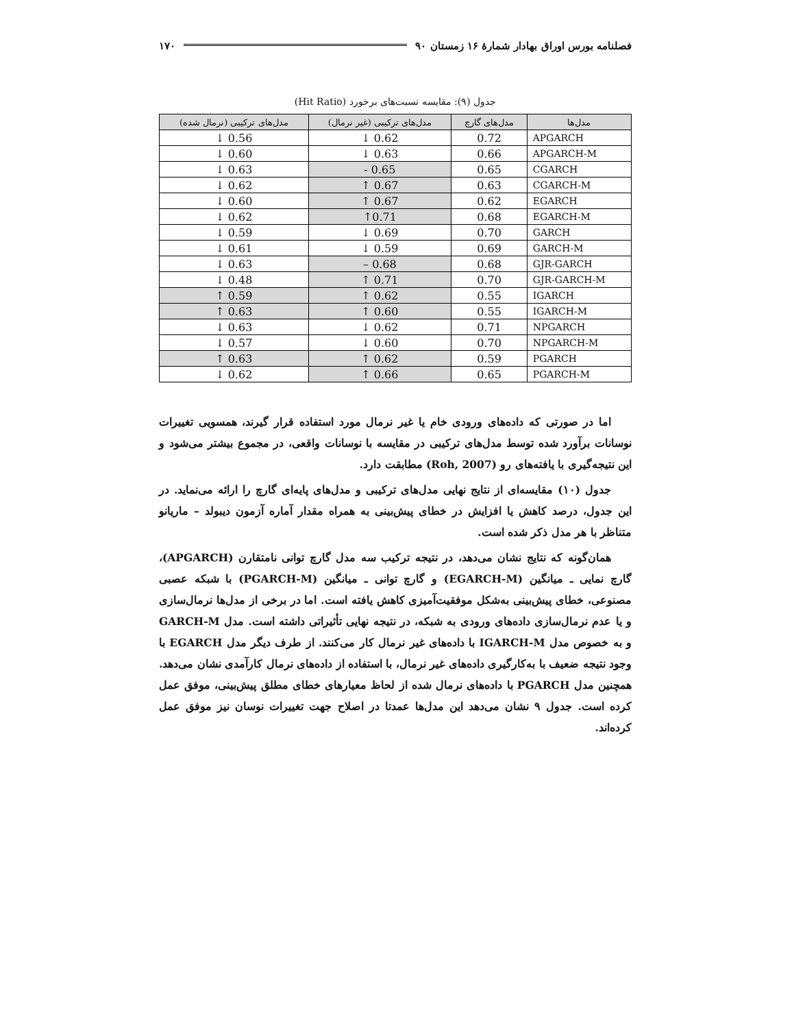فصلنامه بورس اوراق بهادار شمارهٔ ۱۶ زمستان ۹۰ ۱۷۰
جدول (۹): مقایسه نسبت‌های برخورد (Hit Ratio)
| مدل‌ها | مدل‌های گارچ | مدل‌های ترکیبی (غیر نرمال) | مدل‌های ترکیبی (نرمال شده) |
| --- | --- | --- | --- |
| APGARCH | 0.72 | 0.62 ↓ | 0.56 ↓ |
| APGARCH-M | 0.66 | 0.63 ↓ | 0.60 ↓ |
| CGARCH | 0.65 | 0.65 - | 0.63 ↓ |
| CGARCH-M | 0.63 | 0.67 ↑ | 0.62 ↓ |
| EGARCH | 0.62 | 0.67 ↑ | 0.60 ↓ |
| EGARCH-M | 0.68 | 0.71↑ | 0.62 ↓ |
| GARCH | 0.70 | 0.69 ↓ | 0.59 ↓ |
| GARCH-M | 0.69 | 0.59 ↓ | 0.61 ↓ |
| GJR-GARCH | 0.68 | 0.68 – | 0.63 ↓ |
| GJR-GARCH-M | 0.70 | 0.71 ↑ | 0.48 ↓ |
| IGARCH | 0.55 | 0.62 ↑ | 0.59 ↑ |
| IGARCH-M | 0.55 | 0.60 ↑ | 0.63 ↑ |
| NPGARCH | 0.71 | 0.62 ↓ | 0.63 ↓ |
| NPGARCH-M | 0.70 | 0.60 ↓ | 0.57 ↓ |
| PGARCH | 0.59 | 0.62 ↑ | 0.63 ↑ |
| PGARCH-M | 0.65 | 0.66 ↑ | 0.62 ↓ |
اما در صورتی که داده‌های ورودی خام یا غیر نرمال مورد استفاده قرار گیرند، همسویی تغییرات نوسانات برآورد شده توسط مدل‌های ترکیبی در مقایسه با نوسانات واقعی، در مجموع بیشتر می‌شود و این نتیجه‌گیری با یافته‌های رو (Roh, 2007) مطابقت دارد.
جدول (۱۰) مقایسه‌ای از نتایج نهایی مدل‌های ترکیبی و مدل‌های پایه‌ای گارچ را ارائه می‌نماید. در این جدول، درصد کاهش یا افزایش در خطای پیش‌بینی به همراه مقدار آماره آزمون دیبولد – ماریانو متناظر با هر مدل ذکر شده است.
همان‌گونه که نتایج نشان می‌دهد، در نتیجه ترکیب سه مدل گارچ توانی نامتقارن (APGARCH)، گارچ نمایی ـ میانگین (EGARCH-M) و گارچ توانی ـ میانگین (PGARCH-M) با شبکه عصبی مصنوعی، خطای پیش‌بینی به‌شکل موفقیت‌آمیزی کاهش یافته است. اما در برخی از مدل‌ها نرمال‌سازی و یا عدم نرمال‌سازی داده‌های ورودی به شبکه، در نتیجه نهایی تأثیراتی داشته است. مدل GARCH-M و به خصوص مدل IGARCH-M با داده‌های غیر نرمال کار می‌کنند. از طرف دیگر مدل EGARCH با وجود نتیجه ضعیف با به‌کارگیری داده‌های غیر نرمال، با استفاده از داده‌های نرمال کارآمدی نشان می‌دهد. همچنین مدل PGARCH با داده‌های نرمال شده از لحاظ معیارهای خطای مطلق پیش‌بینی، موفق عمل کرده است. جدول ۹ نشان می‌دهد این مدل‌ها عمدتا در اصلاح جهت تغییرات نوسان نیز موفق عمل کرده‌اند.